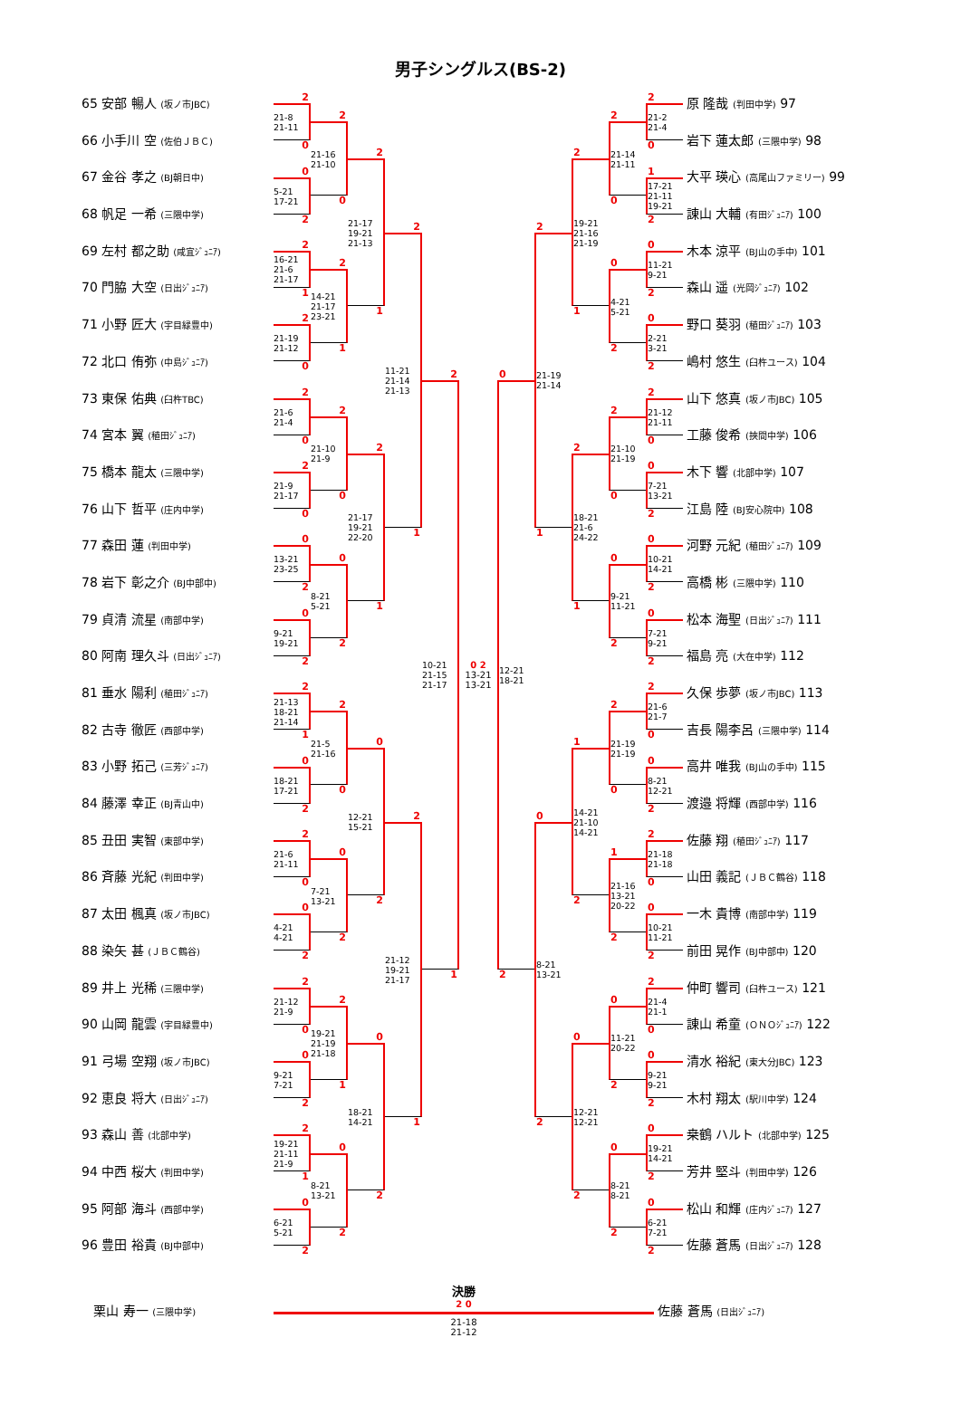男子シングルス(BS-2)
65 安部 暢人 (坂ノ市JBC)
66 小手川 空 (佐伯ＪＢＣ)
67 金谷 孝之 (BJ朝日中)
68 帆足 一希 (三隈中学)
69 左村 都之助 (咸宜ｼﾞｭﾆｱ)
70 門脇 大空 (日出ｼﾞｭﾆｱ)
71 小野 匠大 (宇目緑豊中)
72 北口 侑弥 (中島ｼﾞｭﾆｱ)
73 東保 佑典 (臼杵TBC)
74 宮本 翼 (稙田ｼﾞｭﾆｱ)
75 橋本 龍太 (三隈中学)
76 山下 哲平 (庄内中学)
77 森田 蓮 (判田中学)
78 岩下 彰之介 (BJ中部中)
79 貞清 流星 (南部中学)
80 阿南 理久斗 (日出ｼﾞｭﾆｱ)
81 垂水 陽利 (稙田ｼﾞｭﾆｱ)
82 古寺 徹匠 (西部中学)
83 小野 拓己 (三芳ｼﾞｭﾆｱ)
84 藤澤 幸正 (BJ青山中)
85 丑田 実智 (東部中学)
86 斉藤 光紀 (判田中学)
87 太田 楓真 (坂ノ市JBC)
88 染矢 甚 (ＪＢＣ鶴谷)
89 井上 光稀 (三隈中学)
90 山岡 龍雲 (宇目緑豊中)
91 弓場 空翔 (坂ノ市JBC)
92 恵良 将大 (日出ｼﾞｭﾆｱ)
93 森山 善 (北部中学)
94 中西 桜大 (判田中学)
95 阿部 海斗 (西部中学)
96 豊田 裕貴 (BJ中部中)
2
21-8
21-11
0
0
5-21
17-21
2
2
16-21
21-6
21-17
1
2
21-19
21-12
0
2
21-6
21-4
0
2
21-9
21-17
0
0
13-21
23-25
2
0
9-21
19-21
2
2
21-13
18-21
21-14
1
0
18-21
17-21
2
2
21-6
21-11
0
0
4-21
4-21
2
2
21-12
21-9
0
0
9-21
7-21
2
2
19-21
21-11
21-9
1
0
6-21
5-21
2
2
21-16
21-10
0
2
14-21
21-17
23-21
1
2
21-10
21-9
0
0
8-21
5-21
2
2
21-5
21-16
0
0
7-21
13-21
2
2
19-21
21-19
21-18
1
0
8-21
13-21
2
2
21-17
19-21
21-13
1
2
21-17
19-21
22-20
1
0
12-21
15-21
2
0
18-21
14-21
2
2
11-21
21-14
21-13
1
2
21-12
19-21
21-17
1
2
10-21
21-15
21-17
1
0 2
13-21
13-21
0
12-21
18-21
2
2
21-19
21-14
1
0
8-21
13-21
2
2
19-21
21-16
21-19
1
2
18-21
21-6
24-22
1
1
14-21
21-10
14-21
2
0
12-21
12-21
2
2
21-14
21-11
0
0
4-21
5-21
2
2
21-10
21-19
0
0
9-21
11-21
2
2
21-19
21-19
0
1
21-16
13-21
20-22
2
0
11-21
20-22
2
0
8-21
8-21
2
2
21-2
21-4
0
1
17-21
21-11
19-21
2
0
11-21
9-21
2
0
2-21
3-21
2
2
21-12
21-11
0
0
7-21
13-21
2
0
10-21
14-21
2
0
7-21
9-21
2
2
21-6
21-7
0
0
8-21
12-21
2
2
21-18
21-18
0
0
10-21
11-21
2
2
21-4
21-1
0
0
9-21
9-21
2
0
19-21
14-21
2
0
6-21
7-21
2
原 隆哉 (判田中学) 97
岩下 蓮太郎 (三隈中学) 98
大平 瑛心 (高尾山ファミリー) 99
諌山 大輔 (有田ｼﾞｭﾆｱ) 100
木本 涼平 (BJ山の手中) 101
森山 遥 (光岡ｼﾞｭﾆｱ) 102
野口 葵羽 (稙田ｼﾞｭﾆｱ) 103
嶋村 悠生 (臼杵ユース) 104
山下 悠真 (坂ノ市JBC) 105
工藤 俊希 (挾間中学) 106
木下 響 (北部中学) 107
江島 陸 (BJ安心院中) 108
河野 元紀 (稙田ｼﾞｭﾆｱ) 109
高橋 彬 (三隈中学) 110
松本 海聖 (日出ｼﾞｭﾆｱ) 111
福島 亮 (大在中学) 112
久保 歩夢 (坂ノ市JBC) 113
吉長 陽李呂 (三隈中学) 114
高井 唯我 (BJ山の手中) 115
渡邉 将輝 (西部中学) 116
佐藤 翔 (稙田ｼﾞｭﾆｱ) 117
山田 義記 (ＪＢＣ鶴谷) 118
一木 貴博 (南部中学) 119
前田 晃作 (BJ中部中) 120
仲町 響司 (臼杵ユース) 121
諌山 希童 (ＯＮＯｼﾞｭﾆｱ) 122
清水 裕紀 (東大分JBC) 123
木村 翔太 (駅川中学) 124
桒鶴 ハルト (北部中学) 125
芳井 堅斗 (判田中学) 126
松山 和輝 (庄内ｼﾞｭﾆｱ) 127
佐藤 蒼馬 (日出ｼﾞｭﾆｱ) 128
栗山 寿一 (三隈中学)
決勝
2 0
21-18
21-12
佐藤 蒼馬 (日出ｼﾞｭﾆｱ)